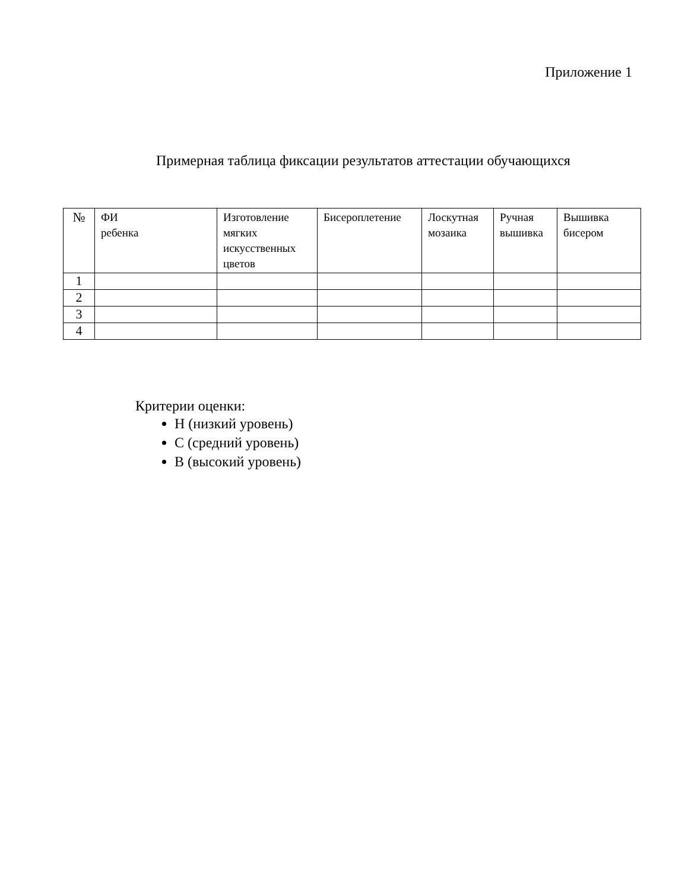Приложение 1
Примерная таблица фиксации результатов аттестации обучающихся
| № | ФИ ребенка | Изготовление мягких искусственных цветов | Бисероплетение | Лоскутная мозаика | Ручная вышивка | Вышивка бисером |
| --- | --- | --- | --- | --- | --- | --- |
| 1 | | | | | | |
| 2 | | | | | | |
| 3 | | | | | | |
| 4 | | | | | | |
Критерии оценки:
Н (низкий уровень)
С (средний уровень)
В (высокий уровень)